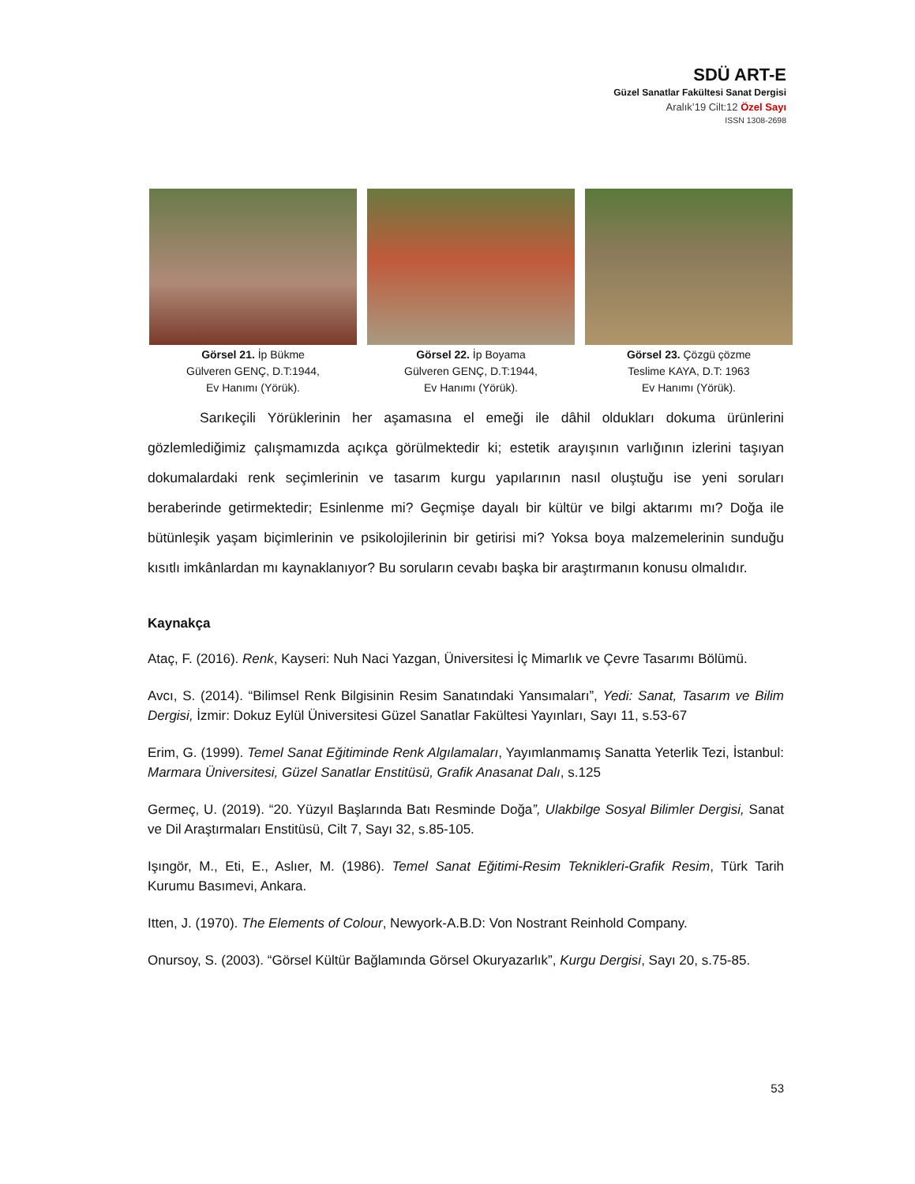SDÜ ART-E
Güzel Sanatlar Fakültesi Sanat Dergisi
Aralık’19 Cilt:12 Özel Sayı
ISSN 1308-2698
Görsel 21. İp Bükme
Gülveren GENÇ, D.T:1944,
Ev Hanımı (Yörük).
Görsel 22. İp Boyama
Gülveren GENÇ, D.T:1944,
Ev Hanımı (Yörük).
Görsel 23. Çözgü çözme
Teslime KAYA, D.T: 1963
Ev Hanımı (Yörük).
Sarıkeçili Yörüklerinin her aşamasına el emeği ile dâhil oldukları dokuma ürünlerini gözlemlediğimiz çalışmamızda açıkça görülmektedir ki; estetik arayışının varlığının izlerini taşıyan dokumalardaki renk seçimlerinin ve tasarım kurgu yapılarının nasıl oluştuğu ise yeni soruları beraberinde getirmektedir; Esinlenme mi? Geçmişe dayalı bir kültür ve bilgi aktarımı mı? Doğa ile bütünleşik yaşam biçimlerinin ve psikolojilerinin bir getirisi mi? Yoksa boya malzemelerinin sunduğu kısıtlı imkânlardan mı kaynaklanıyor? Bu soruların cevabı başka bir araştırmanın konusu olmalıdır.
Kaynakça
Ataç, F. (2016). Renk, Kayseri: Nuh Naci Yazgan, Üniversitesi İç Mimarlık ve Çevre Tasarımı Bölümü.
Avcı, S. (2014). “Bilimsel Renk Bilgisinin Resim Sanatındaki Yansımaları”, Yedi: Sanat, Tasarım ve Bilim Dergisi, İzmir: Dokuz Eylül Üniversitesi Güzel Sanatlar Fakültesi Yayınları, Sayı 11, s.53-67
Erim, G. (1999). Temel Sanat Eğitiminde Renk Algılamaları, Yayımlanmamış Sanatta Yeterlik Tezi, İstanbul: Marmara Üniversitesi, Güzel Sanatlar Enstitüsü, Grafik Anasanat Dalı, s.125
Germeç, U. (2019). “20. Yüzyıl Başlarında Batı Resminde Doğa”, Ulakbilge Sosyal Bilimler Dergisi, Sanat ve Dil Araştırmaları Enstitüsü, Cilt 7, Sayı 32, s.85-105.
Işıngör, M., Eti, E., Aslıer, M. (1986). Temel Sanat Eğitimi-Resim Teknikleri-Grafik Resim, Türk Tarih Kurumu Basımevi, Ankara.
Itten, J. (1970). The Elements of Colour, Newyork-A.B.D: Von Nostrant Reinhold Company.
Onursoy, S. (2003). “Görsel Kültür Bağlamında Görsel Okuryazarlık”, Kurgu Dergisi, Sayı 20, s.75-85.
53